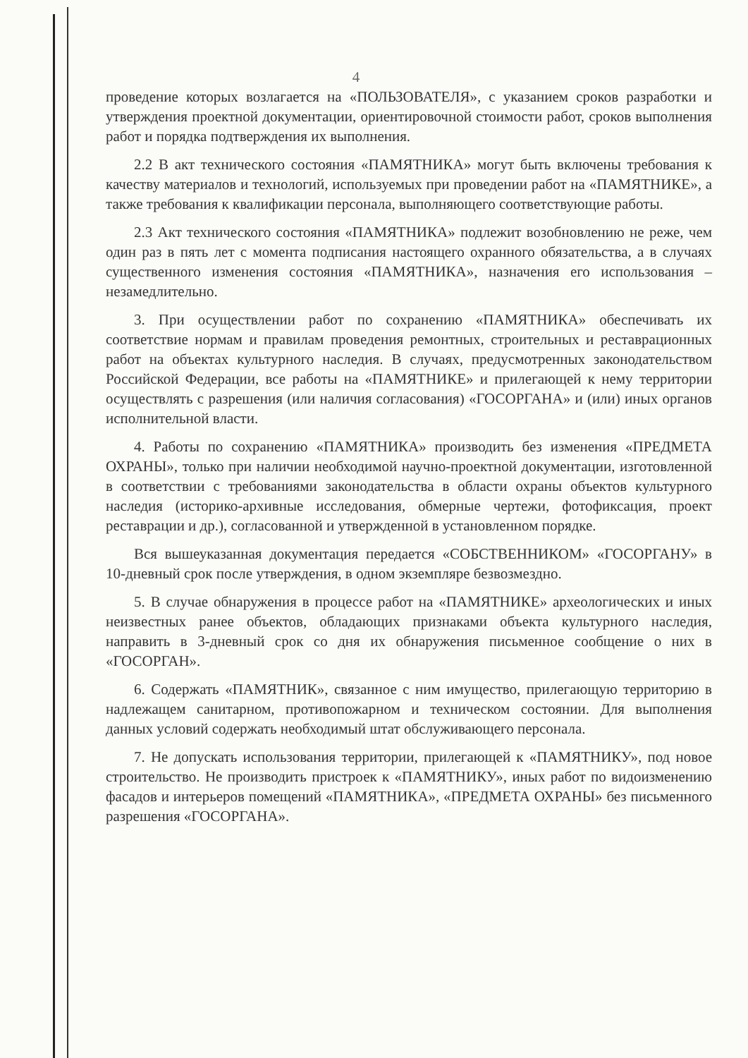4
проведение которых возлагается на «ПОЛЬЗОВАТЕЛЯ», с указанием сроков разработки и утверждения проектной документации, ориентировочной стоимости работ, сроков выполнения работ и порядка подтверждения их выполнения.
2.2 В акт технического состояния «ПАМЯТНИКА» могут быть включены требования к качеству материалов и технологий, используемых при проведении работ на «ПАМЯТНИКЕ», а также требования к квалификации персонала, выполняющего соответствующие работы.
2.3 Акт технического состояния «ПАМЯТНИКА» подлежит возобновлению не реже, чем один раз в пять лет с момента подписания настоящего охранного обязательства, а в случаях существенного изменения состояния «ПАМЯТНИКА», назначения его использования – незамедлительно.
3. При осуществлении работ по сохранению «ПАМЯТНИКА» обеспечивать их соответствие нормам и правилам проведения ремонтных, строительных и реставрационных работ на объектах культурного наследия. В случаях, предусмотренных законодательством Российской Федерации, все работы на «ПАМЯТНИКЕ» и прилегающей к нему территории осуществлять с разрешения (или наличия согласования) «ГОСОРГАНА» и (или) иных органов исполнительной власти.
4. Работы по сохранению «ПАМЯТНИКА» производить без изменения «ПРЕДМЕТА ОХРАНЫ», только при наличии необходимой научно-проектной документации, изготовленной в соответствии с требованиями законодательства в области охраны объектов культурного наследия (историко-архивные исследования, обмерные чертежи, фотофиксация, проект реставрации и др.), согласованной и утвержденной в установленном порядке.
Вся вышеуказанная документация передается «СОБСТВЕННИКОМ» «ГОСОРГАНУ» в 10-дневный срок после утверждения, в одном экземпляре безвозмездно.
5. В случае обнаружения в процессе работ на «ПАМЯТНИКЕ» археологических и иных неизвестных ранее объектов, обладающих признаками объекта культурного наследия, направить в 3-дневный срок со дня их обнаружения письменное сообщение о них в «ГОСОРГАН».
6. Содержать «ПАМЯТНИК», связанное с ним имущество, прилегающую территорию в надлежащем санитарном, противопожарном и техническом состоянии. Для выполнения данных условий содержать необходимый штат обслуживающего персонала.
7. Не допускать использования территории, прилегающей к «ПАМЯТНИКУ», под новое строительство. Не производить пристроек к «ПАМЯТНИКУ», иных работ по видоизменению фасадов и интерьеров помещений «ПАМЯТНИКА», «ПРЕДМЕТА ОХРАНЫ» без письменного разрешения «ГОСОРГАНА».